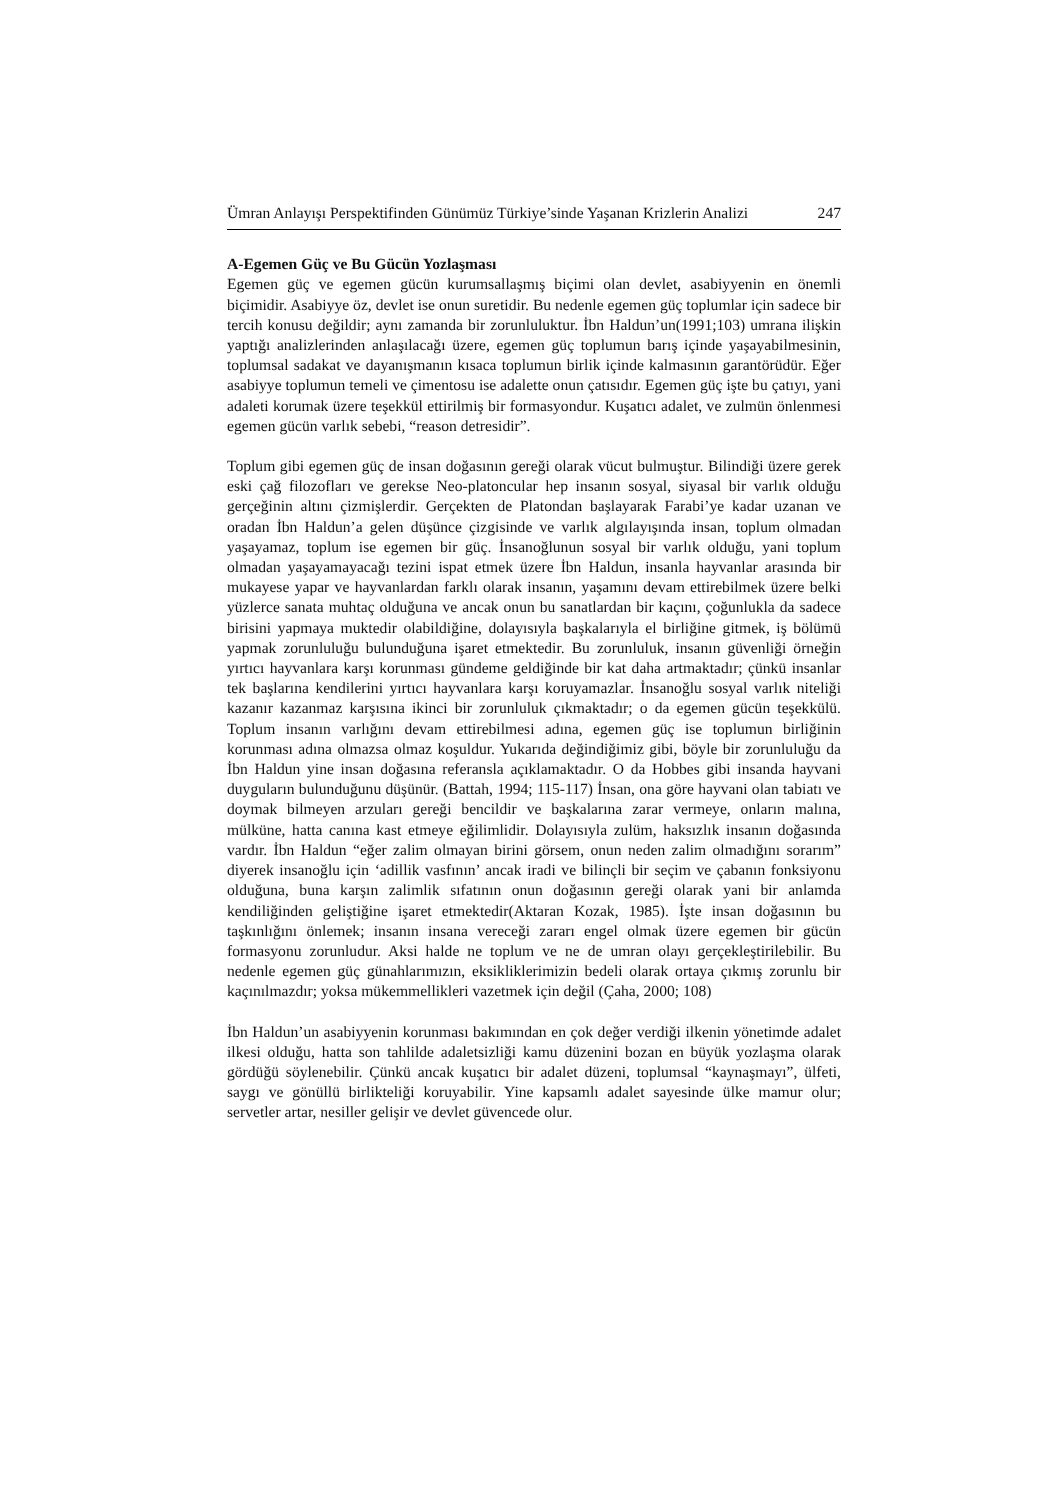Ümran Anlayışı Perspektifinden Günümüz Türkiye’sinde Yaşanan Krizlerin Analizi 247
A-Egemen Güç ve Bu Gücün Yozlaşması
Egemen güç ve egemen gücün kurumsallaşmış biçimi olan devlet, asabiyyenin en önemli biçimidir. Asabiyye öz, devlet ise onun suretidir. Bu nedenle egemen güç toplumlar için sadece bir tercih konusu değildir; aynı zamanda bir zorunluluktur. İbn Haldun’un(1991;103) umrana ilişkin yaptığı analizlerinden anlaşılacağı üzere, egemen güç toplumun barış içinde yaşayabilmesinin, toplumsal sadakat ve dayanışmanın kısaca toplumun birlik içinde kalmasının garantörüdür. Eğer asabiyye toplumun temeli ve çimentosu ise adalette onun çatısıdır. Egemen güç işte bu çatıyı, yani adaleti korumak üzere teşekkül ettirilmiş bir formasyondur. Kuşatıcı adalet, ve zulmün önlenmesi egemen gücün varlık sebebi, “reason detresidir”.
Toplum gibi egemen güç de insan doğasının gereği olarak vücut bulmuştur. Bilindiği üzere gerek eski çağ filozofları ve gerekse Neo-platoncular hep insanın sosyal, siyasal bir varlık olduğu gerçeğinin altını çizmişlerdir. Gerçekten de Platondan başlayarak Farabi’ye kadar uzanan ve oradan İbn Haldun’a gelen düşünce çizgisinde ve varlık algılayışında insan, toplum olmadan yaşayamaz, toplum ise egemen bir güç. İnsanoğlunun sosyal bir varlık olduğu, yani toplum olmadan yaşayamayacağı tezini ispat etmek üzere İbn Haldun, insanla hayvanlar arasında bir mukayese yapar ve hayvanlardan farklı olarak insanın, yaşamını devam ettirebilmek üzere belki yüzlerce sanata muhtaç olduğuna ve ancak onun bu sanatlardan bir kaçını, çoğunlukla da sadece birisini yapmaya muktedir olabildiğine, dolayısıyla başkalarıyla el birliğine gitmek, iş bölümü yapmak zorunluluğu bulunduğuna işaret etmektedir. Bu zorunluluk, insanın güvenliği örneğin yırtıcı hayvanlara karşı korunması gündeme geldiğinde bir kat daha artmaktadır; çünkü insanlar tek başlarına kendilerini yırtıcı hayvanlara karşı koruyamazlar. İnsanoğlu sosyal varlık niteliği kazanır kazanmaz karşısına ikinci bir zorunluluk çıkmaktadır; o da egemen gücün teşekkülü. Toplum insanın varlığını devam ettirebilmesi adına, egemen güç ise toplumun birliğinin korunması adına olmazsa olmaz koşuldur. Yukarıda değindiğimiz gibi, böyle bir zorunluluğu da İbn Haldun yine insan doğasına referansla açıklamaktadır. O da Hobbes gibi insanda hayvani duyguların bulunduğunu düşünür. (Battah, 1994; 115-117) İnsan, ona göre hayvani olan tabiatı ve doymak bilmeyen arzuları gereği bencildir ve başkalarına zarar vermeye, onların malına, mülküne, hatta canına kast etmeye eğilimlidir. Dolayısıyla zulüm, haksızlık insanın doğasında vardır. İbn Haldun “eğer zalim olmayan birini görsem, onun neden zalim olmadığını sorarım” diyerek insanoğlu için ‘adillik vasfının’ ancak iradi ve bilinçli bir seçim ve çabanın fonksiyonu olduğuna, buna karşın zalimlik sıfatının onun doğasının gereği olarak yani bir anlamda kendiliğinden geliştiğine işaret etmektedir(Aktaran Kozak, 1985). İşte insan doğasının bu taşkınlığını önlemek; insanın insana vereceği zararı engel olmak üzere egemen bir gücün formasyonu zorunludur. Aksi halde ne toplum ve ne de umran olayı gerçekleştirilebilir. Bu nedenle egemen güç günahlarımızın, eksikliklerimizin bedeli olarak ortaya çıkmış zorunlu bir kaçınılmazdır; yoksa mükemmellikleri vazetmek için değil (Çaha, 2000; 108)
İbn Haldun’un asabiyyenin korunması bakımından en çok değer verdiği ilkenin yönetimde adalet ilkesi olduğu, hatta son tahlilde adaletsizliği kamu düzenini bozan en büyük yozlaşma olarak gördüğü söylenebilir. Çünkü ancak kuşatıcı bir adalet düzeni, toplumsal “kaynaşmayı”, ülfeti, saygı ve gönüllü birlikteliği koruyabilir. Yine kapsamlı adalet sayesinde ülke mamur olur; servetler artar, nesiller gelişir ve devlet güvencede olur.